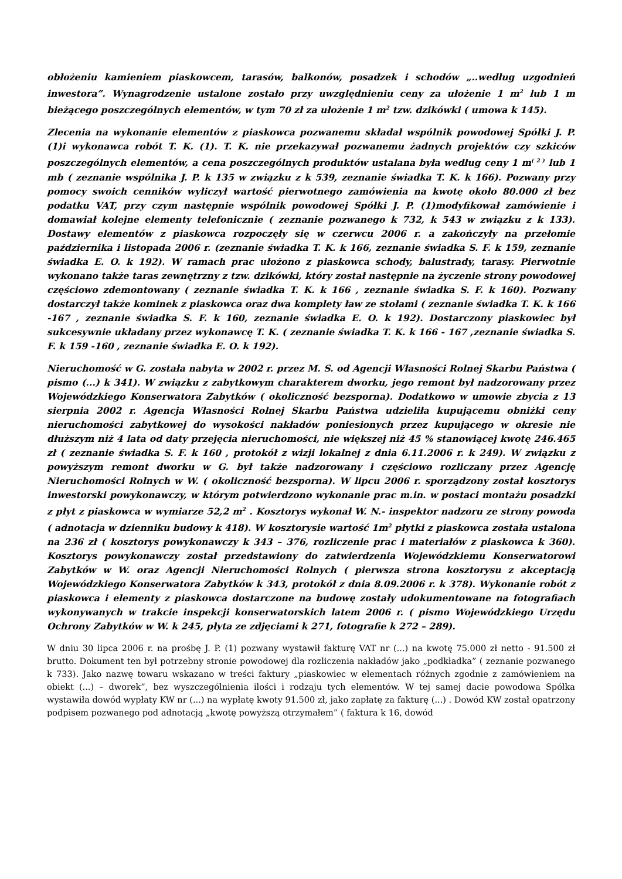obłożeniu kamieniem piaskowcem, tarasów, balkonów, posadzek i schodów „..według uzgodnień inwestora”. Wynagrodzenie ustalone zostało przy uwzględnieniu ceny za ułożenie 1 m<sup>2</sup> lub 1 m bieżącego poszczególnych elementów, w tym 70 zł za ułożenie 1 m<sup>2</sup> tzw. dzikówki ( umowa k 145).
Zlecenia na wykonanie elementów z piaskowca pozwanemu składał wspólnik powodowej Spółki J. P. (1)i wykonawca robót T. K. (1). T. K. nie przekazywał pozwanemu żadnych projektów czy szkiców poszczególnych elementów, a cena poszczególnych produktów ustalana była według ceny 1 m<sup>( 2 )</sup> lub 1 mb ( zeznanie wspólnika J. P. k 135 w związku z k 539, zeznanie świadka T. K. k 166). Pozwany przy pomocy swoich cenników wyliczył wartość pierwotnego zamówienia na kwotę około 80.000 zł bez podatku VAT, przy czym następnie wspólnik powodowej Spółki J. P. (1)modyfikował zamówienie i domawiał kolejne elementy telefonicznie ( zeznanie pozwanego k 732, k 543 w związku z k 133). Dostawy elementów z piaskowca rozpoczęły się w czerwcu 2006 r. a zakończyły na przełomie października i listopada 2006 r. (zeznanie świadka T. K. k 166, zeznanie świadka S. F. k 159, zeznanie świadka E. O. k 192). W ramach prac ułożono z piaskowca schody, balustrady, tarasy. Pierwotnie wykonano także taras zewnętrzny z tzw. dzikówki, który został następnie na życzenie strony powodowej częściowo zdemontowany ( zeznanie świadka T. K. k 166 , zeznanie świadka S. F. k 160). Pozwany dostarczył także kominek z piaskowca oraz dwa komplety ław ze stołami ( zeznanie świadka T. K. k 166 -167 , zeznanie świadka S. F. k 160, zeznanie świadka E. O. k 192). Dostarczony piaskowiec był sukcesywnie układany przez wykonawcę T. K. ( zeznanie świadka T. K. k 166 - 167 ,zeznanie świadka S. F. k 159 -160 , zeznanie świadka E. O. k 192).
Nieruchomość w G. została nabyta w 2002 r. przez M. S. od Agencji Własności Rolnej Skarbu Państwa ( pismo (...) k 341). W związku z zabytkowym charakterem dworku, jego remont był nadzorowany przez Wojewódzkiego Konserwatora Zabytków ( okoliczność bezsporna). Dodatkowo w umowie zbycia z 13 sierpnia 2002 r. Agencja Własności Rolnej Skarbu Państwa udzieliła kupującemu obniżki ceny nieruchomości zabytkowej do wysokości nakładów poniesionych przez kupującego w okresie nie dłuższym niż 4 lata od daty przejęcia nieruchomości, nie większej niż 45 % stanowiącej kwotę 246.465 zł ( zeznanie świadka S. F. k 160 , protokół z wizji lokalnej z dnia 6.11.2006 r. k 249). W związku z powyższym remont dworku w G. był także nadzorowany i częściowo rozliczany przez Agencję Nieruchomości Rolnych w W. ( okoliczność bezsporna). W lipcu 2006 r. sporządzony został kosztorys inwestorski powykonawczy, w którym potwierdzono wykonanie prac m.in. w postaci montażu posadzki z płyt z piaskowca w wymiarze 52,2 m<sup>2</sup> . Kosztorys wykonał W. N.- inspektor nadzoru ze strony powoda ( adnotacja w dzienniku budowy k 418). W kosztorysie wartość 1m<sup>2</sup> płytki z piaskowca została ustalona na 236 zł ( kosztorys powykonawczy k 343 – 376, rozliczenie prac i materiałów z piaskowca k 360). Kosztorys powykonawczy został przedstawiony do zatwierdzenia Wojewódzkiemu Konserwatorowi Zabytków w W. oraz Agencji Nieruchomości Rolnych ( pierwsza strona kosztorysu z akceptacją Wojewódzkiego Konserwatora Zabytków k 343, protokół z dnia 8.09.2006 r. k 378). Wykonanie robót z piaskowca i elementy z piaskowca dostarczone na budowę zostały udokumentowane na fotografiach wykonywanych w trakcie inspekcji konserwatorskich latem 2006 r. ( pismo Wojewódzkiego Urzędu Ochrony Zabytków w W. k 245, płyta ze zdjęciami k 271, fotografie k 272 – 289).
W dniu 30 lipca 2006 r. na prośbę J. P. (1) pozwany wystawił fakturę VAT nr (...) na kwotę 75.000 zł netto - 91.500 zł brutto. Dokument ten był potrzebny stronie powodowej dla rozliczenia nakładów jako „podkładka” ( zeznanie pozwanego k 733). Jako nazwę towaru wskazano w treści faktury „piaskowiec w elementach różnych zgodnie z zamówieniem na obiekt (...) – dworek”, bez wyszczególnienia ilości i rodzaju tych elementów. W tej samej dacie powodowa Spółka wystawiła dowód wypłaty KW nr (...) na wypłatę kwoty 91.500 zł, jako zapłatę za fakturę (...) . Dowód KW został opatrzony podpisem pozwanego pod adnotacją „kwotę powyższą otrzymałem” ( faktura k 16, dowód